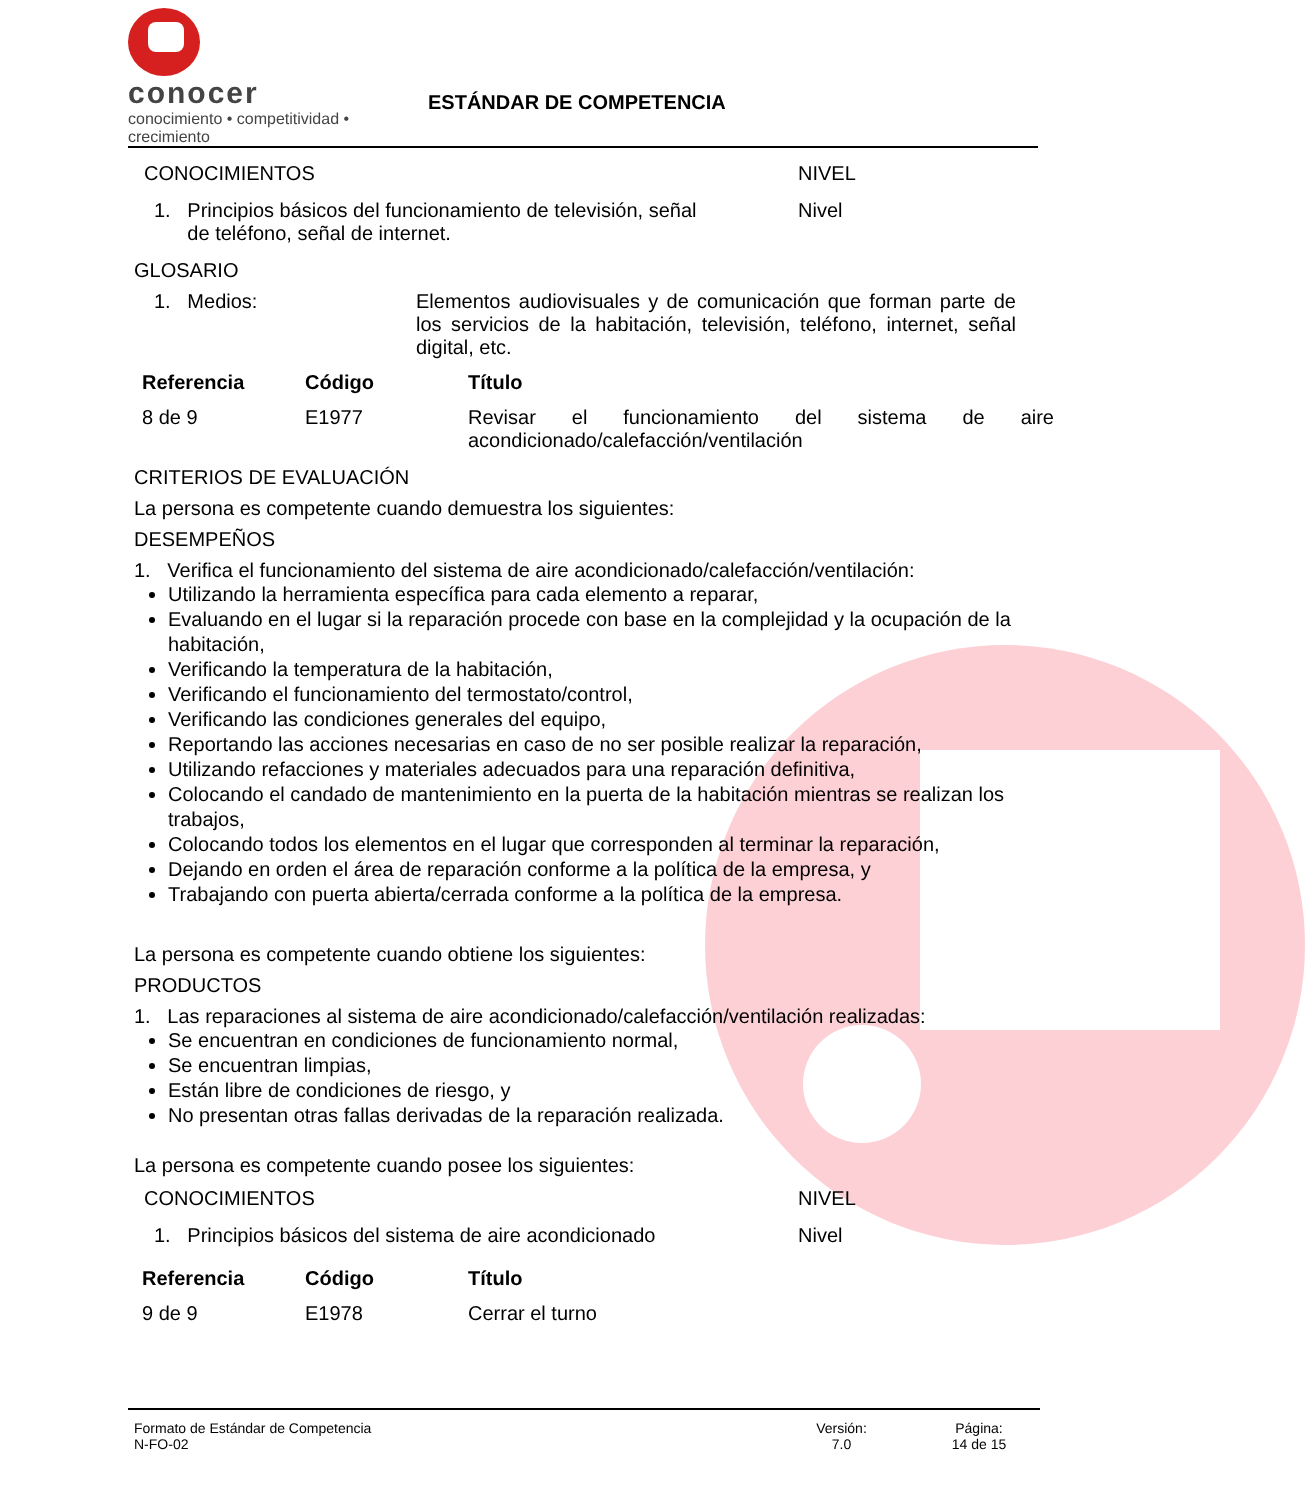conocer
conocimiento • competitividad • crecimiento
ESTÁNDAR DE COMPETENCIA
CONOCIMIENTOS NIVEL
1. Principios básicos del funcionamiento de televisión, señal
de teléfono, señal de internet.
Nivel
GLOSARIO
1. Medios: Elementos audiovisuales y de comunicación que forman parte de los servicios de la habitación, televisión, teléfono, internet, señal digital, etc.
| Referencia | Código | Título |
| --- | --- | --- |
| 8 de 9 | E1977 | Revisar el funcionamiento del sistema de aire acondicionado/calefacción/ventilación |
CRITERIOS DE EVALUACIÓN
La persona es competente cuando demuestra los siguientes:
DESEMPEÑOS
1. Verifica el funcionamiento del sistema de aire acondicionado/calefacción/ventilación:
Utilizando la herramienta específica para cada elemento a reparar,
Evaluando en el lugar si la reparación procede con base en la complejidad y la ocupación de la habitación,
Verificando la temperatura de la habitación,
Verificando el funcionamiento del termostato/control,
Verificando las condiciones generales del equipo,
Reportando las acciones necesarias en caso de no ser posible realizar la reparación,
Utilizando refacciones y materiales adecuados para una reparación definitiva,
Colocando el candado de mantenimiento en la puerta de la habitación mientras se realizan los trabajos,
Colocando todos los elementos en el lugar que corresponden al terminar la reparación,
Dejando en orden el área de reparación conforme a la política de la empresa, y
Trabajando con puerta abierta/cerrada conforme a la política de la empresa.
La persona es competente cuando obtiene los siguientes:
PRODUCTOS
1. Las reparaciones al sistema de aire acondicionado/calefacción/ventilación realizadas:
Se encuentran en condiciones de funcionamiento normal,
Se encuentran limpias,
Están libre de condiciones de riesgo, y
No presentan otras fallas derivadas de la reparación realizada.
La persona es competente cuando posee los siguientes:
CONOCIMIENTOS NIVEL
1. Principios básicos del sistema de aire acondicionado
Nivel
| Referencia | Código | Título |
| --- | --- | --- |
| 9 de 9 | E1978 | Cerrar el turno |
Formato de Estándar de Competencia
N-FO-02
Versión:
7.0
Página:
14 de 15